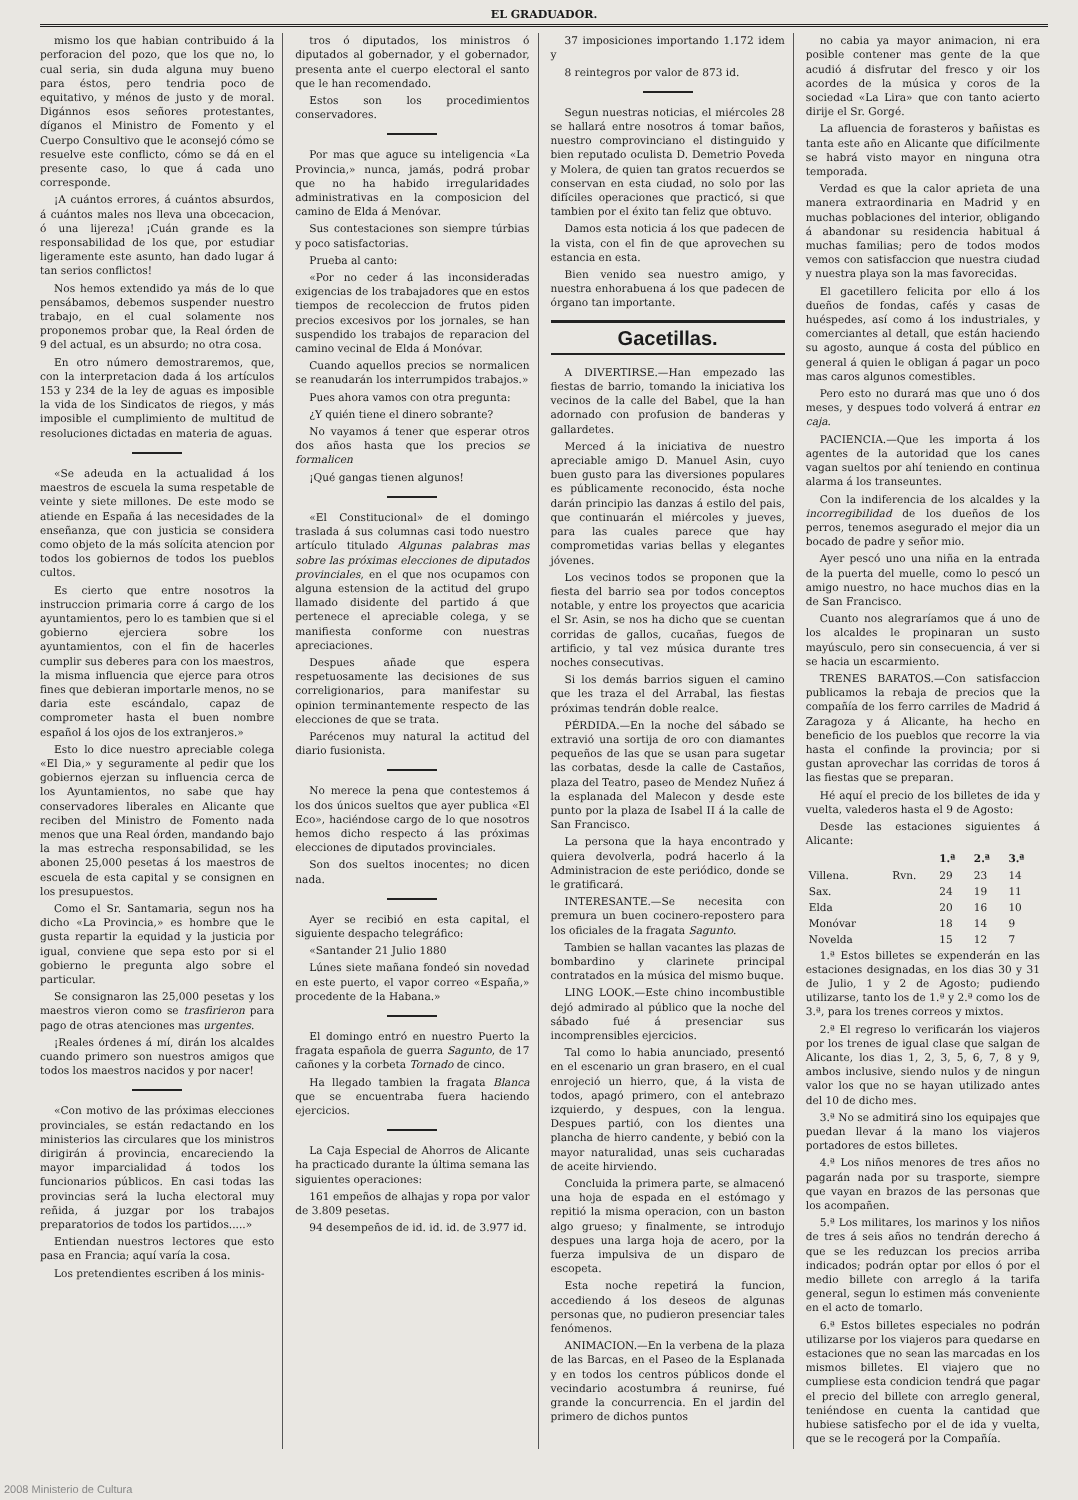EL GRADUADOR.
mismo los que habian contribuido á la perforacion del pozo, que los que no, lo cual seria, sin duda alguna muy bueno para éstos, pero tendria poco de equitativo, y ménos de justo y de moral. Digánnos esos señores protestantes, díganos el Ministro de Fomento y el Cuerpo Consultivo que le aconsejó cómo se resuelve este conflicto, cómo se dá en el presente caso, lo que á cada uno corresponde.
¡A cuántos errores, á cuántos absurdos, á cuántos males nos lleva una obcecacion, ó una lijereza! ¡Cuán grande es la responsabilidad de los que, por estudiar ligeramente este asunto, han dado lugar á tan serios conflictos!
Nos hemos extendido ya más de lo que pensábamos, debemos suspender nuestro trabajo, en el cual solamente nos proponemos probar que, la Real órden de 9 del actual, es un absurdo; no otra cosa.
En otro número demostraremos, que, con la interpretacion dada á los artículos 153 y 234 de la ley de aguas es imposible la vida de los Sindicatos de riegos, y más imposible el cumplimiento de multitud de resoluciones dictadas en materia de aguas.
«Se adeuda en la actualidad á los maestros de escuela la suma respetable de veinte y siete millones. De este modo se atiende en España á las necesidades de la enseñanza, que con justicia se considera como objeto de la más solícita atencion por todos los gobiernos de todos los pueblos cultos.
Es cierto que entre nosotros la instruccion primaria corre á cargo de los ayuntamientos, pero lo es tambien que si el gobierno ejerciera sobre los ayuntamientos, con el fin de hacerles cumplir sus deberes para con los maestros, la misma influencia que ejerce para otros fines que debieran importarle menos, no se daria este escándalo, capaz de comprometer hasta el buen nombre español á los ojos de los extranjeros.»
Esto lo dice nuestro apreciable colega «El Dia,» y seguramente al pedir que los gobiernos ejerzan su influencia cerca de los Ayuntamientos, no sabe que hay conservadores liberales en Alicante que reciben del Ministro de Fomento nada menos que una Real órden, mandando bajo la mas estrecha responsabilidad, se les abonen 25,000 pesetas á los maestros de escuela de esta capital y se consignen en los presupuestos.
Como el Sr. Santamaria, segun nos ha dicho «La Provincia,» es hombre que le gusta repartir la equidad y la justicia por igual, conviene que sepa esto por si el gobierno le pregunta algo sobre el particular.
Se consignaron las 25,000 pesetas y los maestros vieron como se trasfirieron para pago de otras atenciones mas urgentes.
¡Reales órdenes á mí, dirán los alcaldes cuando primero son nuestros amigos que todos los maestros nacidos y por nacer!
«Con motivo de las próximas elecciones provinciales, se están redactando en los ministerios las circulares que los ministros dirigirán á provincia, encareciendo la mayor imparcialidad á todos los funcionarios públicos. En casi todas las provincias será la lucha electoral muy reñida, á juzgar por los trabajos preparatorios de todos los partidos.....»
Entiendan nuestros lectores que esto pasa en Francia; aquí varía la cosa.
Los pretendientes escriben á los minis-
tros ó diputados, los ministros ó diputados al gobernador, y el gobernador, presenta ante el cuerpo electoral el santo que le han recomendado.
Estos son los procedimientos conservadores.
Por mas que aguce su inteligencia «La Provincia,» nunca, jamás, podrá probar que no ha habido irregularidades administrativas en la composicion del camino de Elda á Menóvar.
Sus contestaciones son siempre túrbias y poco satisfactorias.
Prueba al canto:
«Por no ceder á las inconsideradas exigencias de los trabajadores que en estos tiempos de recoleccion de frutos piden precios excesivos por los jornales, se han suspendido los trabajos de reparacion del camino vecinal de Elda á Monóvar.
Cuando aquellos precios se normalicen se reanudarán los interrumpidos trabajos.»
Pues ahora vamos con otra pregunta:
¿Y quién tiene el dinero sobrante?
No vayamos á tener que esperar otros dos años hasta que los precios se formalicen
¡Qué gangas tienen algunos!
«El Constitucional» de el domingo traslada á sus columnas casi todo nuestro artículo titulado Algunas palabras mas sobre las próximas elecciones de diputados provinciales, en el que nos ocupamos con alguna estension de la actitud del grupo llamado disidente del partido á que pertenece el apreciable colega, y se manifiesta conforme con nuestras apreciaciones.
Despues añade que espera respetuosamente las decisiones de sus correligionarios, para manifestar su opinion terminantemente respecto de las elecciones de que se trata.
Parécenos muy natural la actitud del diario fusionista.
No merece la pena que contestemos á los dos únicos sueltos que ayer publica «El Eco», haciéndose cargo de lo que nosotros hemos dicho respecto á las próximas elecciones de diputados provinciales.
Son dos sueltos inocentes; no dicen nada.
Ayer se recibió en esta capital, el siguiente despacho telegráfico:
«Santander 21 Julio 1880
Lúnes siete mañana fondeó sin novedad en este puerto, el vapor correo «España,» procedente de la Habana.»
El domingo entró en nuestro Puerto la fragata española de guerra Sagunto, de 17 cañones y la corbeta Tornado de cinco.
Ha llegado tambien la fragata Blanca que se encuentraba fuera haciendo ejercicios.
La Caja Especial de Ahorros de Alicante ha practicado durante la última semana las siguientes operaciones:
161 empeños de alhajas y ropa por valor de 3.809 pesetas.
94 desempeños de id. id. id. de 3.977 id.
37 imposiciones importando 1.172 idem y
8 reintegros por valor de 873 id.
Segun nuestras noticias, el miércoles 28 se hallará entre nosotros á tomar baños, nuestro comprovinciano el distinguido y bien reputado oculista D. Demetrio Poveda y Molera, de quien tan gratos recuerdos se conservan en esta ciudad, no solo por las difíciles operaciones que practicó, si que tambien por el éxito tan feliz que obtuvo.
Damos esta noticia á los que padecen de la vista, con el fin de que aprovechen su estancia en esta.
Bien venido sea nuestro amigo, y nuestra enhorabuena á los que padecen de órgano tan importante.
Gacetillas.
A DIVERTIRSE.—Han empezado las fiestas de barrio, tomando la iniciativa los vecinos de la calle del Babel, que la han adornado con profusion de banderas y gallardetes.
Merced á la iniciativa de nuestro apreciable amigo D. Manuel Asin, cuyo buen gusto para las diversiones populares es públicamente reconocido, ésta noche darán principio las danzas á estilo del pais, que continuarán el miércoles y jueves, para las cuales parece que hay comprometidas varias bellas y elegantes jóvenes.
Los vecinos todos se proponen que la fiesta del barrio sea por todos conceptos notable, y entre los proyectos que acaricia el Sr. Asin, se nos ha dicho que se cuentan corridas de gallos, cucañas, fuegos de artificio, y tal vez música durante tres noches consecutivas.
Si los demás barrios siguen el camino que les traza el del Arrabal, las fiestas próximas tendrán doble realce.
PÉRDIDA.—En la noche del sábado se extravió una sortija de oro con diamantes pequeños de las que se usan para sugetar las corbatas, desde la calle de Castaños, plaza del Teatro, paseo de Mendez Nuñez á la esplanada del Malecon y desde este punto por la plaza de Isabel II á la calle de San Francisco.
La persona que la haya encontrado y quiera devolverla, podrá hacerlo á la Administracion de este periódico, donde se le gratificará.
INTERESANTE.—Se necesita con premura un buen cocinero-repostero para los oficiales de la fragata Sagunto.
Tambien se hallan vacantes las plazas de bombardino y clarinete principal contratados en la música del mismo buque.
LING LOOK.—Este chino incombustible dejó admirado al público que la noche del sábado fué á presenciar sus incomprensibles ejercicios.
Tal como lo habia anunciado, presentó en el escenario un gran brasero, en el cual enrojeció un hierro, que, á la vista de todos, apagó primero, con el antebrazo izquierdo, y despues, con la lengua. Despues partió, con los dientes una plancha de hierro candente, y bebió con la mayor naturalidad, unas seis cucharadas de aceite hirviendo.
Concluida la primera parte, se almacenó una hoja de espada en el estómago y repitió la misma operacion, con un baston algo grueso; y finalmente, se introdujo despues una larga hoja de acero, por la fuerza impulsiva de un disparo de escopeta.
Esta noche repetirá la funcion, accediendo á los deseos de algunas personas que, no pudieron presenciar tales fenómenos.
ANIMACION.—En la verbena de la plaza de las Barcas, en el Paseo de la Esplanada y en todos los centros públicos donde el vecindario acostumbra á reunirse, fué grande la concurrencia. En el jardin del primero de dichos puntos
no cabia ya mayor animacion, ni era posible contener mas gente de la que acudió á disfrutar del fresco y oir los acordes de la música y coros de la sociedad «La Lira» que con tanto acierto dirije el Sr. Gorgé.
La afluencia de forasteros y bañistas es tanta este año en Alicante que difícilmente se habrá visto mayor en ninguna otra temporada.
Verdad es que la calor aprieta de una manera extraordinaria en Madrid y en muchas poblaciones del interior, obligando á abandonar su residencia habitual á muchas familias; pero de todos modos vemos con satisfaccion que nuestra ciudad y nuestra playa son la mas favorecidas.
El gacetillero felicita por ello á los dueños de fondas, cafés y casas de huéspedes, así como á los industriales, y comerciantes al detall, que están haciendo su agosto, aunque á costa del público en general á quien le obligan á pagar un poco mas caros algunos comestibles.
Pero esto no durará mas que uno ó dos meses, y despues todo volverá á entrar en caja.
PACIENCIA.—Que les importa á los agentes de la autoridad que los canes vagan sueltos por ahí teniendo en continua alarma á los transeuntes.
Con la indiferencia de los alcaldes y la incorregibilidad de los dueños de los perros, tenemos asegurado el mejor dia un bocado de padre y señor mio.
Ayer pescó uno una niña en la entrada de la puerta del muelle, como lo pescó un amigo nuestro, no hace muchos dias en la de San Francisco.
Cuanto nos alegraríamos que á uno de los alcaldes le propinaran un susto mayúsculo, pero sin consecuencia, á ver si se hacia un escarmiento.
TRENES BARATOS.—Con satisfaccion publicamos la rebaja de precios que la compañía de los ferro carriles de Madrid á Zaragoza y á Alicante, ha hecho en beneficio de los pueblos que recorre la via hasta el confinde la provincia; por si gustan aprovechar las corridas de toros á las fiestas que se preparan.
Hé aquí el precio de los billetes de ida y vuelta, valederos hasta el 9 de Agosto:
Desde las estaciones siguientes á Alicante:
| | | 1.ª | 2.ª | 3.ª |
| --- | --- | --- | --- | --- |
| Villena. | Rvn. | 29 | 23 | 14 |
| Sax. | | 24 | 19 | 11 |
| Elda | | 20 | 16 | 10 |
| Monóvar | | 18 | 14 | 9 |
| Novelda | | 15 | 12 | 7 |
1.ª Estos billetes se expenderán en las estaciones designadas, en los dias 30 y 31 de Julio, 1 y 2 de Agosto; pudiendo utilizarse, tanto los de 1.ª y 2.ª como los de 3.ª, para los trenes correos y mixtos.
2.ª El regreso lo verificarán los viajeros por los trenes de igual clase que salgan de Alicante, los dias 1, 2, 3, 5, 6, 7, 8 y 9, ambos inclusive, siendo nulos y de ningun valor los que no se hayan utilizado antes del 10 de dicho mes.
3.ª No se admitirá sino los equipajes que puedan llevar á la mano los viajeros portadores de estos billetes.
4.ª Los niños menores de tres años no pagarán nada por su trasporte, siempre que vayan en brazos de las personas que los acompañen.
5.ª Los militares, los marinos y los niños de tres á seis años no tendrán derecho á que se les reduzcan los precios arriba indicados; podrán optar por ellos ó por el medio billete con arreglo á la tarifa general, segun lo estimen más conveniente en el acto de tomarlo.
6.ª Estos billetes especiales no podrán utilizarse por los viajeros para quedarse en estaciones que no sean las marcadas en los mismos billetes. El viajero que no cumpliese esta condicion tendrá que pagar el precio del billete con arreglo general, teniéndose en cuenta la cantidad que hubiese satisfecho por el de ida y vuelta, que se le recogerá por la Compañía.
2008 Ministerio de Cultura